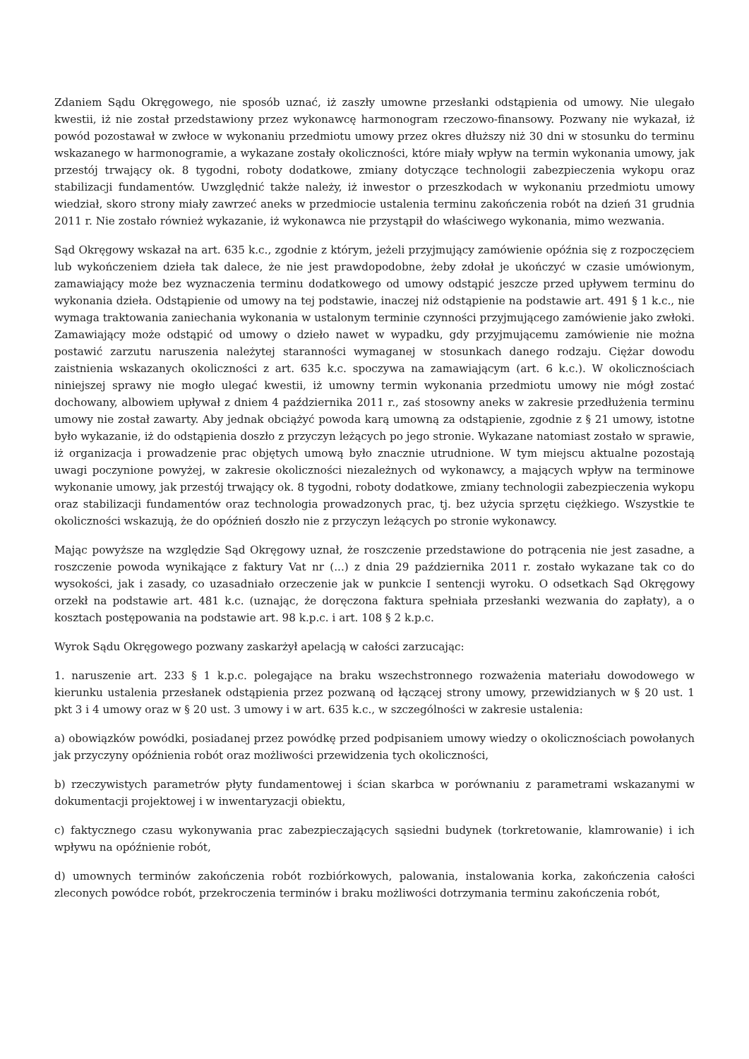Zdaniem Sądu Okręgowego, nie sposób uznać, iż zaszły umowne przesłanki odstąpienia od umowy. Nie ulegało kwestii, iż nie został przedstawiony przez wykonawcę harmonogram rzeczowo-finansowy. Pozwany nie wykazał, iż powód pozostawał w zwłoce w wykonaniu przedmiotu umowy przez okres dłuższy niż 30 dni w stosunku do terminu wskazanego w harmonogramie, a wykazane zostały okoliczności, które miały wpływ na termin wykonania umowy, jak przestój trwający ok. 8 tygodni, roboty dodatkowe, zmiany dotyczące technologii zabezpieczenia wykopu oraz stabilizacji fundamentów. Uwzględnić także należy, iż inwestor o przeszkodach w wykonaniu przedmiotu umowy wiedział, skoro strony miały zawrzeć aneks w przedmiocie ustalenia terminu zakończenia robót na dzień 31 grudnia 2011 r. Nie zostało również wykazanie, iż wykonawca nie przystąpił do właściwego wykonania, mimo wezwania.
Sąd Okręgowy wskazał na art. 635 k.c., zgodnie z którym, jeżeli przyjmujący zamówienie opóźnia się z rozpoczęciem lub wykończeniem dzieła tak dalece, że nie jest prawdopodobne, żeby zdołał je ukończyć w czasie umówionym, zamawiający może bez wyznaczenia terminu dodatkowego od umowy odstąpić jeszcze przed upływem terminu do wykonania dzieła. Odstąpienie od umowy na tej podstawie, inaczej niż odstąpienie na podstawie art. 491 § 1 k.c., nie wymaga traktowania zaniechania wykonania w ustalonym terminie czynności przyjmującego zamówienie jako zwłoki. Zamawiający może odstąpić od umowy o dzieło nawet w wypadku, gdy przyjmującemu zamówienie nie można postawić zarzutu naruszenia należytej staranności wymaganej w stosunkach danego rodzaju. Ciężar dowodu zaistnienia wskazanych okoliczności z art. 635 k.c. spoczywa na zamawiającym (art. 6 k.c.). W okolicznościach niniejszej sprawy nie mogło ulegać kwestii, iż umowny termin wykonania przedmiotu umowy nie mógł zostać dochowany, albowiem upływał z dniem 4 października 2011 r., zaś stosowny aneks w zakresie przedłużenia terminu umowy nie został zawarty. Aby jednak obciążyć powoda karą umowną za odstąpienie, zgodnie z § 21 umowy, istotne było wykazanie, iż do odstąpienia doszło z przyczyn leżących po jego stronie. Wykazane natomiast zostało w sprawie, iż organizacja i prowadzenie prac objętych umową było znacznie utrudnione. W tym miejscu aktualne pozostają uwagi poczynione powyżej, w zakresie okoliczności niezależnych od wykonawcy, a mających wpływ na terminowe wykonanie umowy, jak przestój trwający ok. 8 tygodni, roboty dodatkowe, zmiany technologii zabezpieczenia wykopu oraz stabilizacji fundamentów oraz technologia prowadzonych prac, tj. bez użycia sprzętu ciężkiego. Wszystkie te okoliczności wskazują, że do opóźnień doszło nie z przyczyn leżących po stronie wykonawcy.
Mając powyższe na względzie Sąd Okręgowy uznał, że roszczenie przedstawione do potrącenia nie jest zasadne, a roszczenie powoda wynikające z faktury Vat nr (...) z dnia 29 października 2011 r. zostało wykazane tak co do wysokości, jak i zasady, co uzasadniało orzeczenie jak w punkcie I sentencji wyroku. O odsetkach Sąd Okręgowy orzekł na podstawie art. 481 k.c. (uznając, że doręczona faktura spełniała przesłanki wezwania do zapłaty), a o kosztach postępowania na podstawie art. 98 k.p.c. i art. 108 § 2 k.p.c.
Wyrok Sądu Okręgowego pozwany zaskarżył apelacją w całości zarzucając:
1. naruszenie art. 233 § 1 k.p.c. polegające na braku wszechstronnego rozważenia materiału dowodowego w kierunku ustalenia przesłanek odstąpienia przez pozwaną od łączącej strony umowy, przewidzianych w § 20 ust. 1 pkt 3 i 4 umowy oraz w § 20 ust. 3 umowy i w art. 635 k.c., w szczególności w zakresie ustalenia:
a) obowiązków powódki, posiadanej przez powódkę przed podpisaniem umowy wiedzy o okolicznościach powołanych jak przyczyny opóźnienia robót oraz możliwości przewidzenia tych okoliczności,
b) rzeczywistych parametrów płyty fundamentowej i ścian skarbca w porównaniu z parametrami wskazanymi w dokumentacji projektowej i w inwentaryzacji obiektu,
c) faktycznego czasu wykonywania prac zabezpieczających sąsiedni budynek (torkretowanie, klamrowanie) i ich wpływu na opóźnienie robót,
d) umownych terminów zakończenia robót rozbiórkowych, palowania, instalowania korka, zakończenia całości zleconych powódce robót, przekroczenia terminów i braku możliwości dotrzymania terminu zakończenia robót,